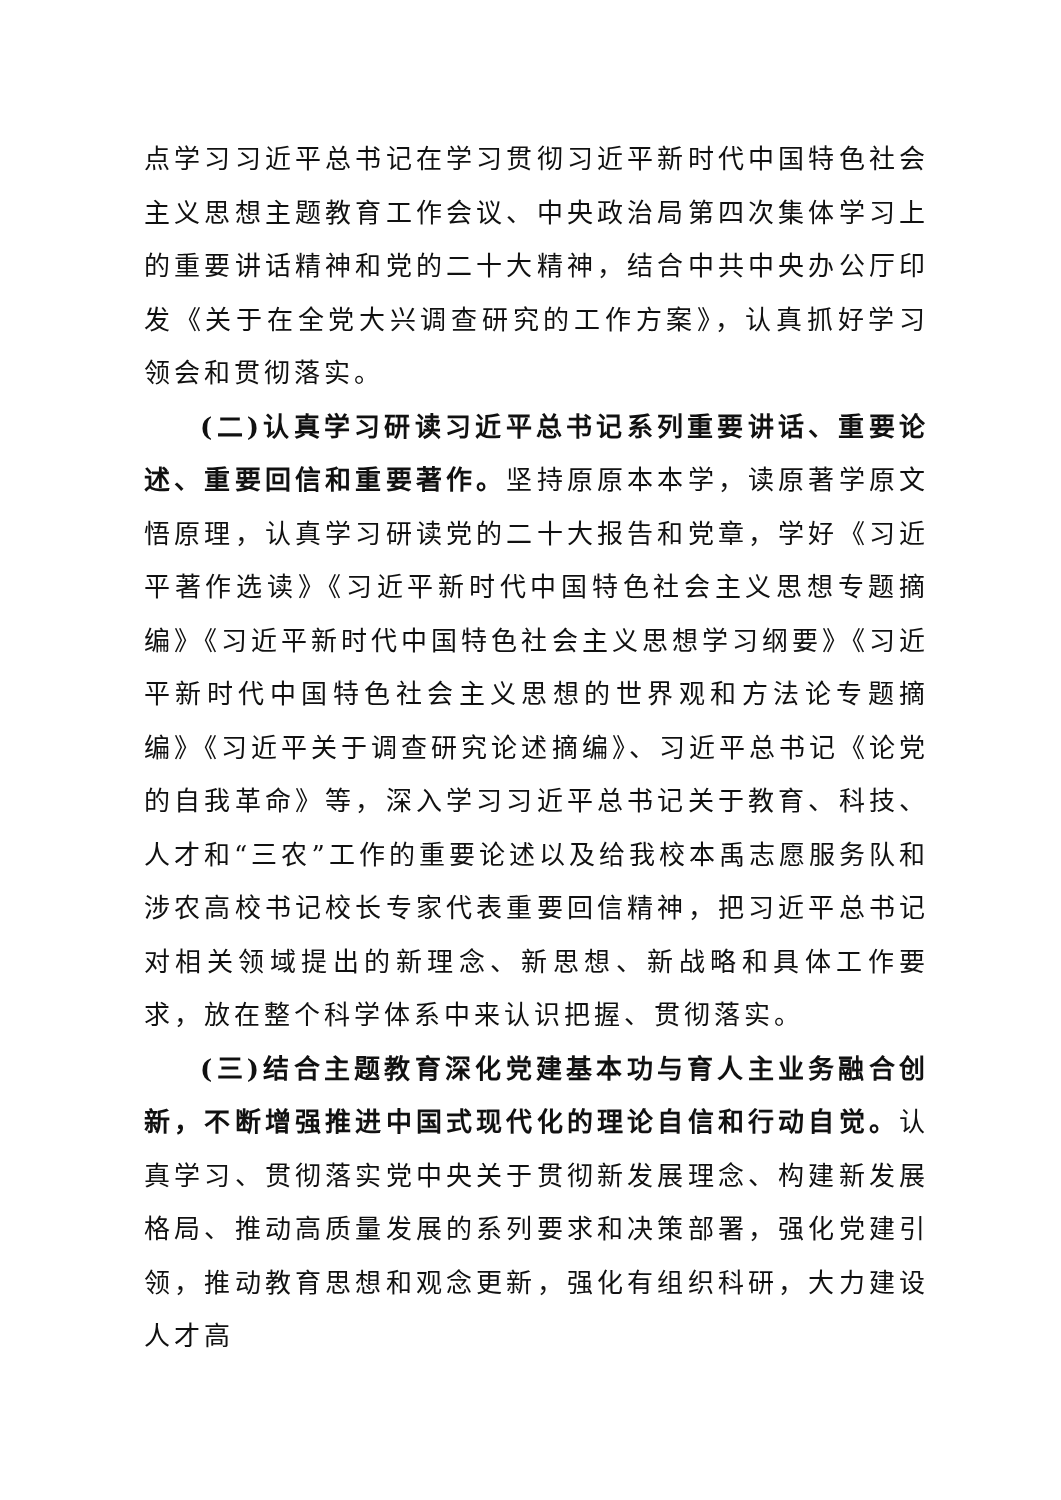点学习习近平总书记在学习贯彻习近平新时代中国特色社会主义思想主题教育工作会议、中央政治局第四次集体学习上的重要讲话精神和党的二十大精神，结合中共中央办公厅印发《关于在全党大兴调查研究的工作方案》，认真抓好学习领会和贯彻落实。
(二)认真学习研读习近平总书记系列重要讲话、重要论述、重要回信和重要著作。坚持原原本本学，读原著学原文悟原理，认真学习研读党的二十大报告和党章，学好《习近平著作选读》《习近平新时代中国特色社会主义思想专题摘编》《习近平新时代中国特色社会主义思想学习纲要》《习近平新时代中国特色社会主义思想的世界观和方法论专题摘编》《习近平关于调查研究论述摘编》、习近平总书记《论党的自我革命》等，深入学习习近平总书记关于教育、科技、人才和“三农”工作的重要论述以及给我校本禹志愿服务队和涉农高校书记校长专家代表重要回信精神，把习近平总书记对相关领域提出的新理念、新思想、新战略和具体工作要求，放在整个科学体系中来认识把握、贯彻落实。
(三)结合主题教育深化党建基本功与育人主业务融合创新，不断增强推进中国式现代化的理论自信和行动自觉。认真学习、贯彻落实党中央关于贯彻新发展理念、构建新发展格局、推动高质量发展的系列要求和决策部署，强化党建引领，推动教育思想和观念更新，强化有组织科研，大力建设人才高